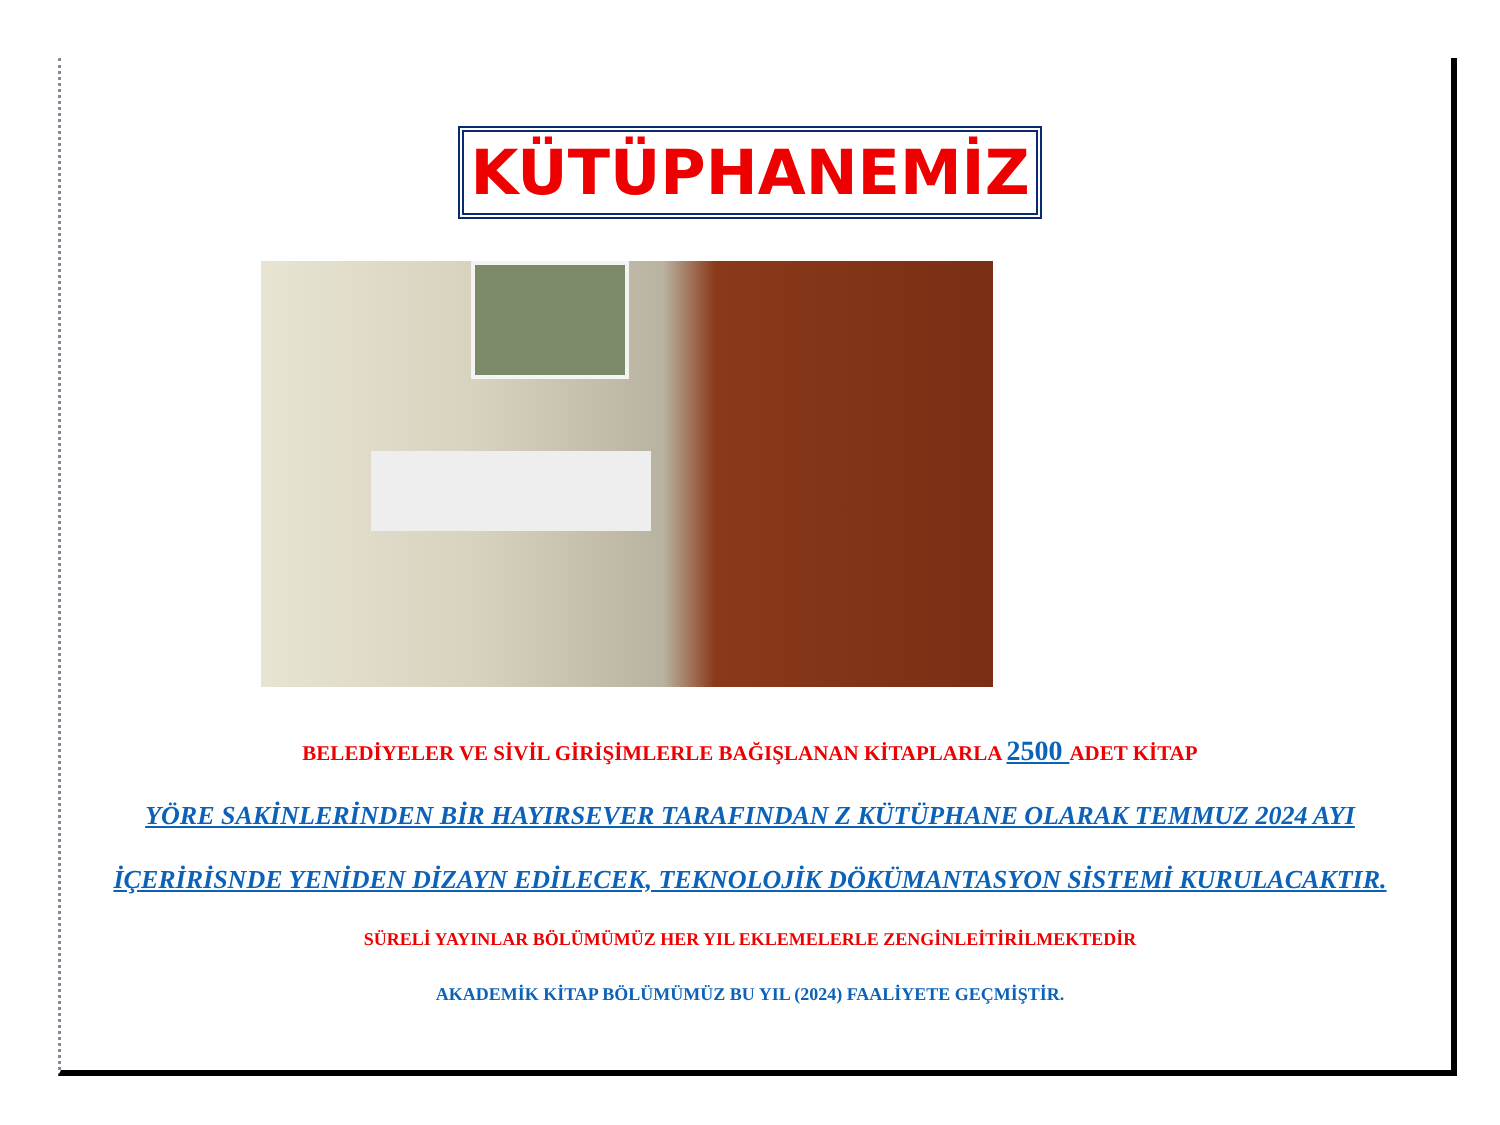KÜTÜPHANEMİZ
BELEDİYELER VE SİVİL GİRİŞİMLERLE BAĞIŞLANAN KİTAPLARLA 2500 ADET KİTAP
YÖRE SAKİNLERİNDEN BİR HAYIRSEVER TARAFINDAN Z KÜTÜPHANE OLARAK TEMMUZ 2024 AYI
İÇERİRİSNDE YENİDEN DİZAYN EDİLECEK, TEKNOLOJİK DÖKÜMANTASYON SİSTEMİ KURULACAKTIR.
SÜRELİ YAYINLAR BÖLÜMÜMÜZ HER YIL EKLEMELERLE ZENGİNLEİTİRİLMEKTEDİR
AKADEMİK KİTAP BÖLÜMÜMÜZ BU YIL (2024) FAALİYETE GEÇMİŞTİR.